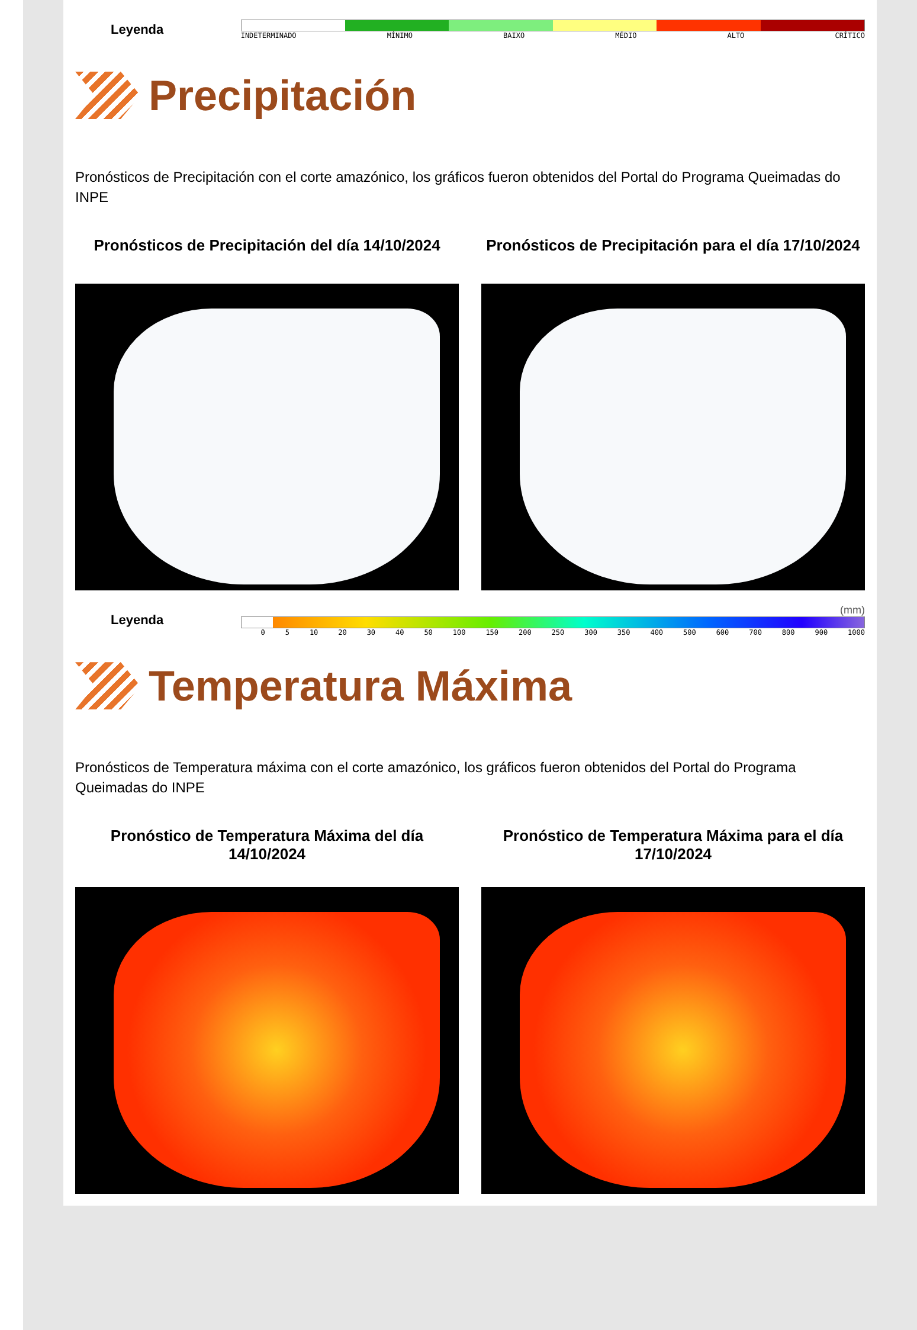Leyenda
INDETERMINADO MÍNIMO BAIXO MÉDIO ALTO CRÍTICO
Precipitación
Pronósticos de Precipitación con el corte amazónico, los gráficos fueron obtenidos del Portal do Programa Queimadas do INPE
Pronósticos de Precipitación del día 14/10/2024
Pronósticos de Precipitación para el día 17/10/2024
Leyenda
(mm)
0 5 10 20 30 40 50 100 150 200 250 300 350 400 500 600 700 800 900 1000
Temperatura Máxima
Pronósticos de Temperatura máxima con el corte amazónico, los gráficos fueron obtenidos del Portal do Programa Queimadas do INPE
Pronóstico de Temperatura Máxima del día 14/10/2024
Pronóstico de Temperatura Máxima para el día 17/10/2024